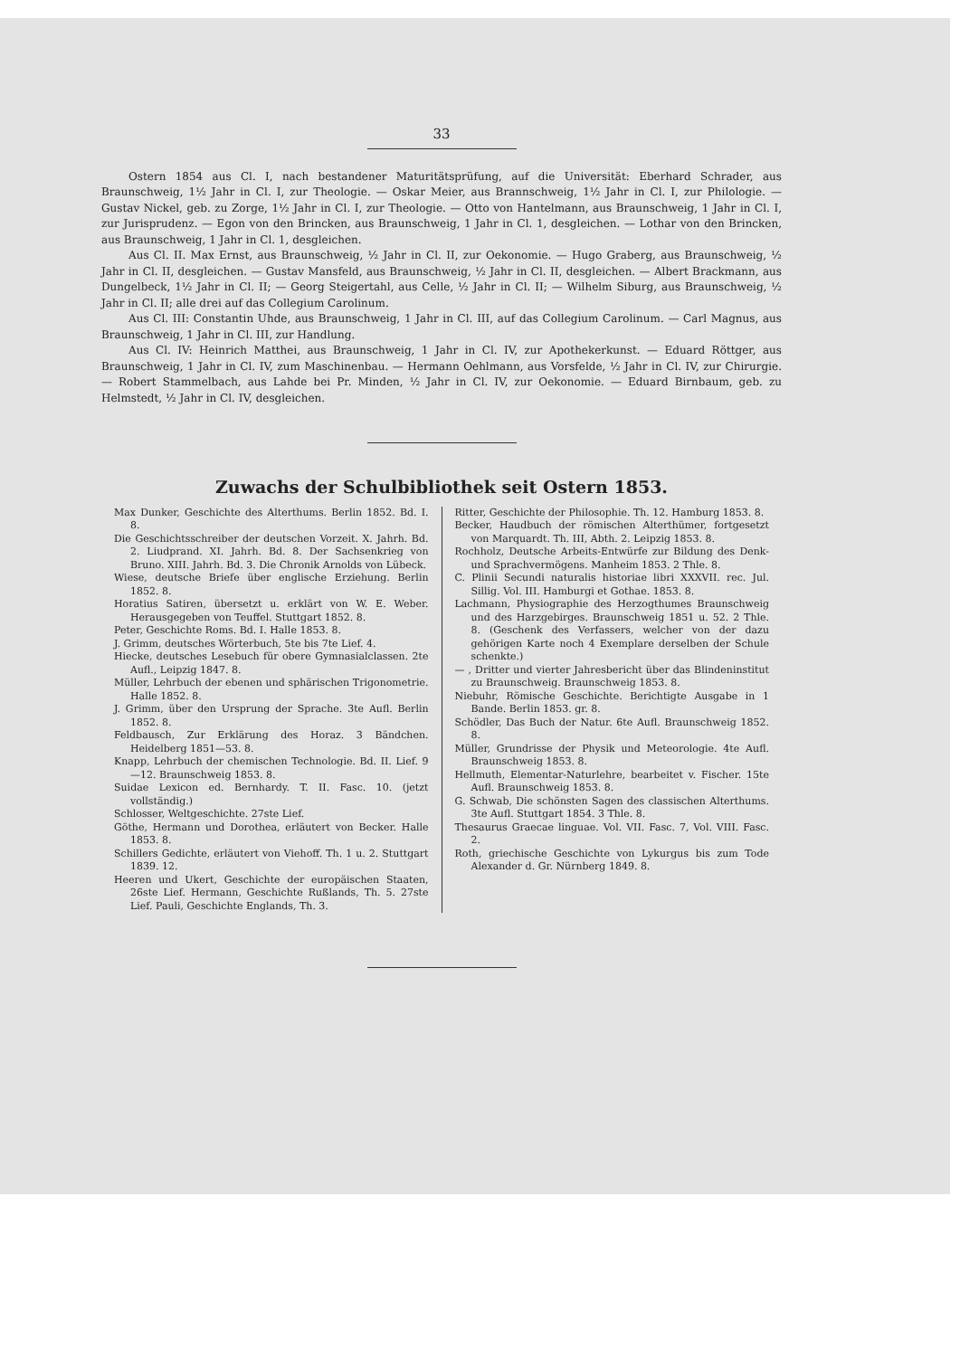33
Ostern 1854 aus Cl. I, nach bestandener Maturitätsprüfung, auf die Universität: Eberhard Schrader, aus Braunschweig, 1½ Jahr in Cl. I, zur Theologie. — Oskar Meier, aus Brannschweig, 1½ Jahr in Cl. I, zur Philologie. — Gustav Nickel, geb. zu Zorge, 1½ Jahr in Cl. I, zur Theologie. — Otto von Hantelmann, aus Braunschweig, 1 Jahr in Cl. I, zur Jurisprudenz. — Egon von den Brincken, aus Braunschweig, 1 Jahr in Cl. 1, desgleichen. — Lothar von den Brincken, aus Braunschweig, 1 Jahr in Cl. 1, desgleichen.
Aus Cl. II. Max Ernst, aus Braunschweig, ½ Jahr in Cl. II, zur Oekonomie. — Hugo Graberg, aus Braunschweig, ½ Jahr in Cl. II, desgleichen. — Gustav Mansfeld, aus Braunschweig, ½ Jahr in Cl. II, desgleichen. — Albert Brackmann, aus Dungelbeck, 1½ Jahr in Cl. II; — Georg Steigertahl, aus Celle, ½ Jahr in Cl. II; — Wilhelm Siburg, aus Braunschweig, ½ Jahr in Cl. II; alle drei auf das Collegium Carolinum.
Aus Cl. III: Constantin Uhde, aus Braunschweig, 1 Jahr in Cl. III, auf das Collegium Carolinum. — Carl Magnus, aus Braunschweig, 1 Jahr in Cl. III, zur Handlung.
Aus Cl. IV: Heinrich Matthei, aus Braunschweig, 1 Jahr in Cl. IV, zur Apothekerkunst. — Eduard Röttger, aus Braunschweig, 1 Jahr in Cl. IV, zum Maschinenbau. — Hermann Oehlmann, aus Vorsfelde, ½ Jahr in Cl. IV, zur Chirurgie. — Robert Stammelbach, aus Lahde bei Pr. Minden, ½ Jahr in Cl. IV, zur Oekonomie. — Eduard Birnbaum, geb. zu Helmstedt, ½ Jahr in Cl. IV, desgleichen.
Zuwachs der Schulbibliothek seit Ostern 1853.
Max Dunker, Geschichte des Alterthums. Berlin 1852. Bd. I. 8.
Die Geschichtsschreiber der deutschen Vorzeit. X. Jahrh. Bd. 2. Liudprand. XI. Jahrh. Bd. 8. Der Sachsenkrieg von Bruno. XIII. Jahrh. Bd. 3. Die Chronik Arnolds von Lübeck.
Wiese, deutsche Briefe über englische Erziehung. Berlin 1852. 8.
Horatius Satiren, übersetzt u. erklärt von W. E. Weber. Herausgegeben von Teuffel. Stuttgart 1852. 8.
Peter, Geschichte Roms. Bd. I. Halle 1853. 8.
J. Grimm, deutsches Wörterbuch, 5te bis 7te Lief. 4.
Hiecke, deutsches Lesebuch für obere Gymnasialclassen. 2te Aufl., Leipzig 1847. 8.
Müller, Lehrbuch der ebenen und sphärischen Trigonometrie. Halle 1852. 8.
J. Grimm, über den Ursprung der Sprache. 3te Aufl. Berlin 1852. 8.
Feldbausch, Zur Erklärung des Horaz. 3 Bändchen. Heidelberg 1851—53. 8.
Knapp, Lehrbuch der chemischen Technologie. Bd. II. Lief. 9—12. Braunschweig 1853. 8.
Suidae Lexicon ed. Bernhardy. T. II. Fasc. 10. (jetzt vollständig.)
Schlosser, Weltgeschichte. 27ste Lief.
Göthe, Hermann und Dorothea, erläutert von Becker. Halle 1853. 8.
Schillers Gedichte, erläutert von Viehoff. Th. 1 u. 2. Stuttgart 1839. 12.
Heeren und Ukert, Geschichte der europäischen Staaten, 26ste Lief. Hermann, Geschichte Rußlands, Th. 5. 27ste Lief. Pauli, Geschichte Englands, Th. 3.
Ritter, Geschichte der Philosophie. Th. 12. Hamburg 1853. 8.
Becker, Haudbuch der römischen Alterthümer, fortgesetzt von Marquardt. Th. III, Abth. 2. Leipzig 1853. 8.
Rochholz, Deutsche Arbeits-Entwürfe zur Bildung des Denk- und Sprachvermögens. Manheim 1853. 2 Thle. 8.
C. Plinii Secundi naturalis historiae libri XXXVII. rec. Jul. Sillig. Vol. III. Hamburgi et Gothae. 1853. 8.
Lachmann, Physiographie des Herzogthumes Braunschweig und des Harzgebirges. Braunschweig 1851 u. 52. 2 Thle. 8. (Geschenk des Verfassers, welcher von der dazu gehörigen Karte noch 4 Exemplare derselben der Schule schenkte.)
— , Dritter und vierter Jahresbericht über das Blindeninstitut zu Braunschweig. Braunschweig 1853. 8.
Niebuhr, Römische Geschichte. Berichtigte Ausgabe in 1 Bande. Berlin 1853. gr. 8.
Schödler, Das Buch der Natur. 6te Aufl. Braunschweig 1852. 8.
Müller, Grundrisse der Physik und Meteorologie. 4te Aufl. Braunschweig 1853. 8.
Hellmuth, Elementar-Naturlehre, bearbeitet v. Fischer. 15te Aufl. Braunschweig 1853. 8.
G. Schwab, Die schönsten Sagen des classischen Alterthums. 3te Aufl. Stuttgart 1854. 3 Thle. 8.
Thesaurus Graecae linguae. Vol. VII. Fasc. 7, Vol. VIII. Fasc. 2.
Roth, griechische Geschichte von Lykurgus bis zum Tode Alexander d. Gr. Nürnberg 1849. 8.